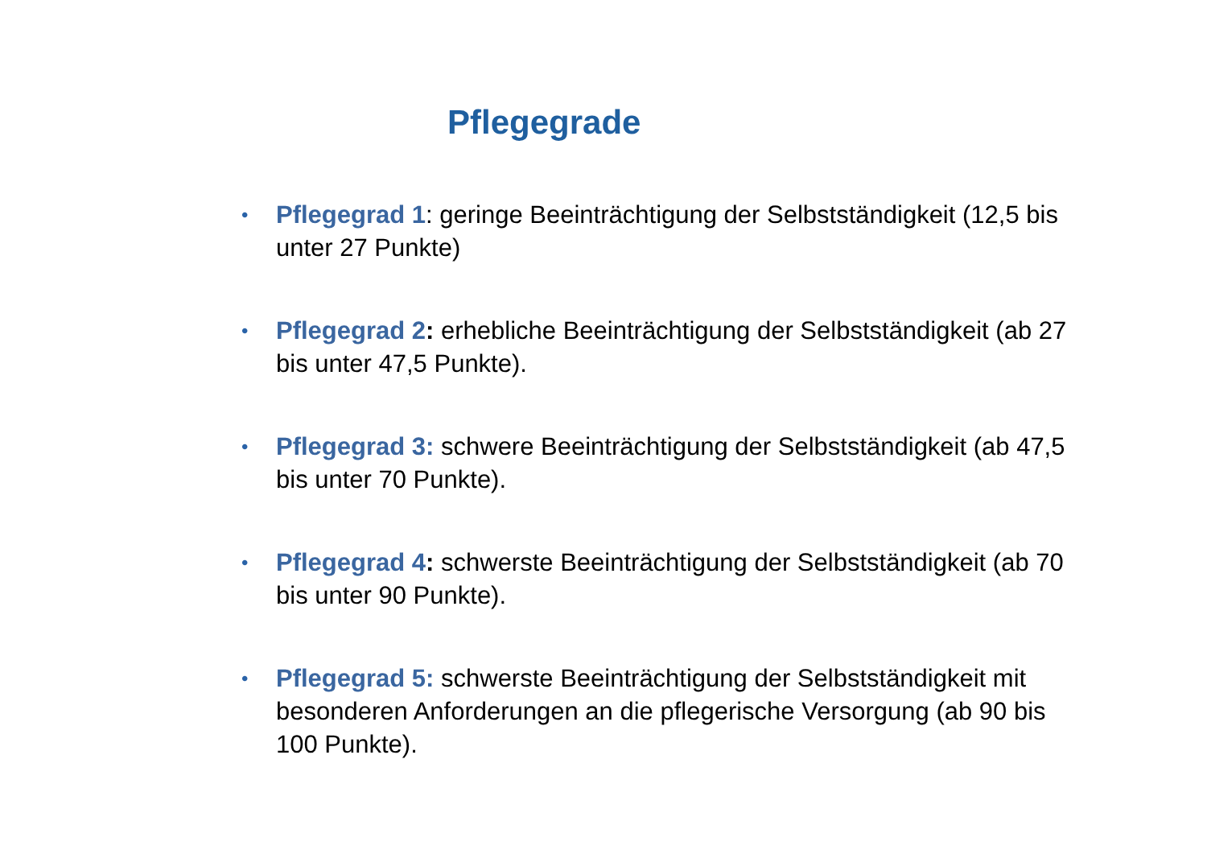Pflegegrade
• Pflegegrad 1: geringe Beeinträchtigung der Selbstständigkeit (12,5 bis unter 27 Punkte)
• Pflegegrad 2: erhebliche Beeinträchtigung der Selbstständigkeit (ab 27 bis unter 47,5 Punkte).
• Pflegegrad 3: schwere Beeinträchtigung der Selbstständigkeit (ab 47,5 bis unter 70 Punkte).
• Pflegegrad 4: schwerste Beeinträchtigung der Selbstständigkeit (ab 70 bis unter 90 Punkte).
• Pflegegrad 5: schwerste Beeinträchtigung der Selbstständigkeit mit besonderen Anforderungen an die pflegerische Versorgung (ab 90 bis 100 Punkte).